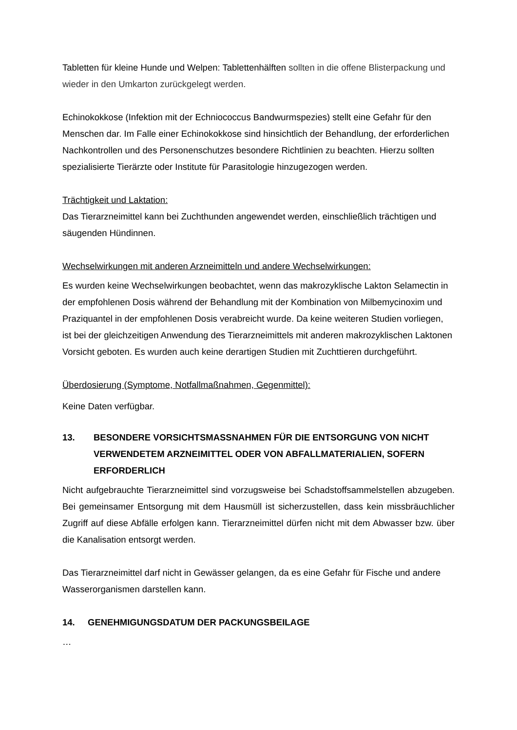Tabletten für kleine Hunde und Welpen: Tablettenhälften sollten in die offene Blisterpackung und wieder in den Umkarton zurückgelegt werden.
Echinokokkose (Infektion mit der Echniococcus Bandwurmspezies) stellt eine Gefahr für den Menschen dar. Im Falle einer Echinokokkose sind hinsichtlich der Behandlung, der erforder­lichen Nachkontrollen und des Personenschutzes besondere Richtlinien zu beachten. Hierzu sollten spezialisierte Tierärzte oder Institute für Parasitologie hinzugezogen werden.
Trächtigkeit und Laktation:
Das Tierarzneimittel kann bei Zuchthunden angewendet werden, einschließlich trächtigen und säugenden Hündinnen.
Wechselwirkungen mit anderen Arzneimitteln und andere Wechselwirkungen:
Es wurden keine Wechselwirkungen beobachtet, wenn das makrozyklische Lakton Selamec­tin in der empfohlenen Dosis während der Behandlung mit der Kombination von Mil­bemycinoxim und Praziquantel in der empfohlenen Dosis verabreicht wurde. Da keine weite­ren Studien vorliegen, ist bei der gleichzeitigen Anwendung des Tierarzneimittels mit ande­ren makrozyklischen Laktonen Vorsicht geboten. Es wurden auch keine derartigen Studien mit Zuchttieren durchgeführt.
Überdosierung (Symptome, Notfallmaßnahmen, Gegenmittel):
Keine Daten verfügbar.
13. BESONDERE VORSICHTSMASSNAHMEN FÜR DIE ENTSORGUNG VON NICHT VERWENDETEM ARZNEIMITTEL ODER VON ABFALLMATERIALIEN, SOFERN ERFORDERLICH
Nicht aufgebrauchte Tierarzneimittel sind vorzugsweise bei Schadstoffsammelstellen abzugeben. Bei gemeinsamer Entsorgung mit dem Hausmüll ist sicherzustellen, dass kein missbräuchlicher Zugriff auf diese Abfälle erfolgen kann. Tierarzneimittel dürfen nicht mit dem Abwasser bzw. über die Kanalisation entsorgt werden.
Das Tierarzneimittel darf nicht in Gewässer gelangen, da es eine Gefahr für Fische und an­dere Wasserorganismen darstellen kann.
14. GENEHMIGUNGSDATUM DER PACKUNGSBEILAGE
…